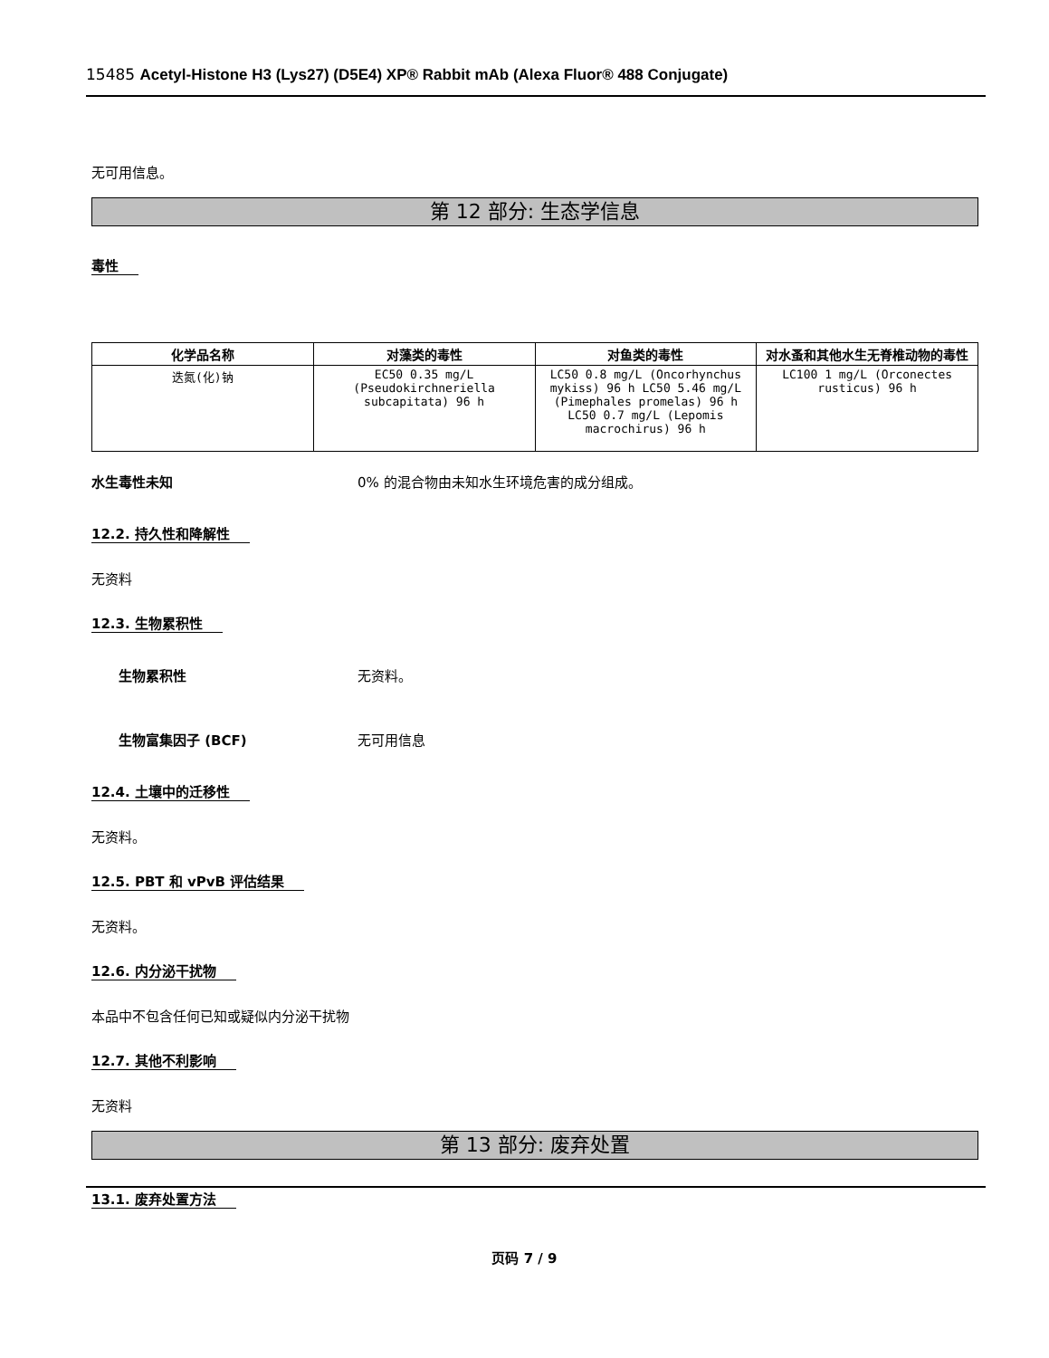15485 Acetyl-Histone H3 (Lys27) (D5E4) XP® Rabbit mAb (Alexa Fluor® 488 Conjugate)
无可用信息。
第 12 部分: 生态学信息
毒性
| 化学品名称 | 对藻类的毒性 | 对鱼类的毒性 | 对水蚤和其他水生无脊椎动物的毒性 |
| --- | --- | --- | --- |
| 迭氮(化)钠 | EC50 0.35 mg/L (Pseudokirchneriella subcapitata) 96 h | LC50 0.8 mg/L (Oncorhynchus mykiss) 96 h LC50 5.46 mg/L (Pimephales promelas) 96 h LC50 0.7 mg/L (Lepomis macrochirus) 96 h | LC100 1 mg/L (Orconectes rusticus) 96 h |
水生毒性未知 0% 的混合物由未知水生环境危害的成分组成。
12.2. 持久性和降解性
无资料
12.3. 生物累积性
生物累积性 无资料。
生物富集因子 (BCF) 无可用信息
12.4. 土壤中的迁移性
无资料。
12.5. PBT 和 vPvB 评估结果
无资料。
12.6. 内分泌干扰物
本品中不包含任何已知或疑似内分泌干扰物
12.7. 其他不利影响
无资料
第 13 部分: 废弃处置
13.1. 废弃处置方法
页码 7 / 9